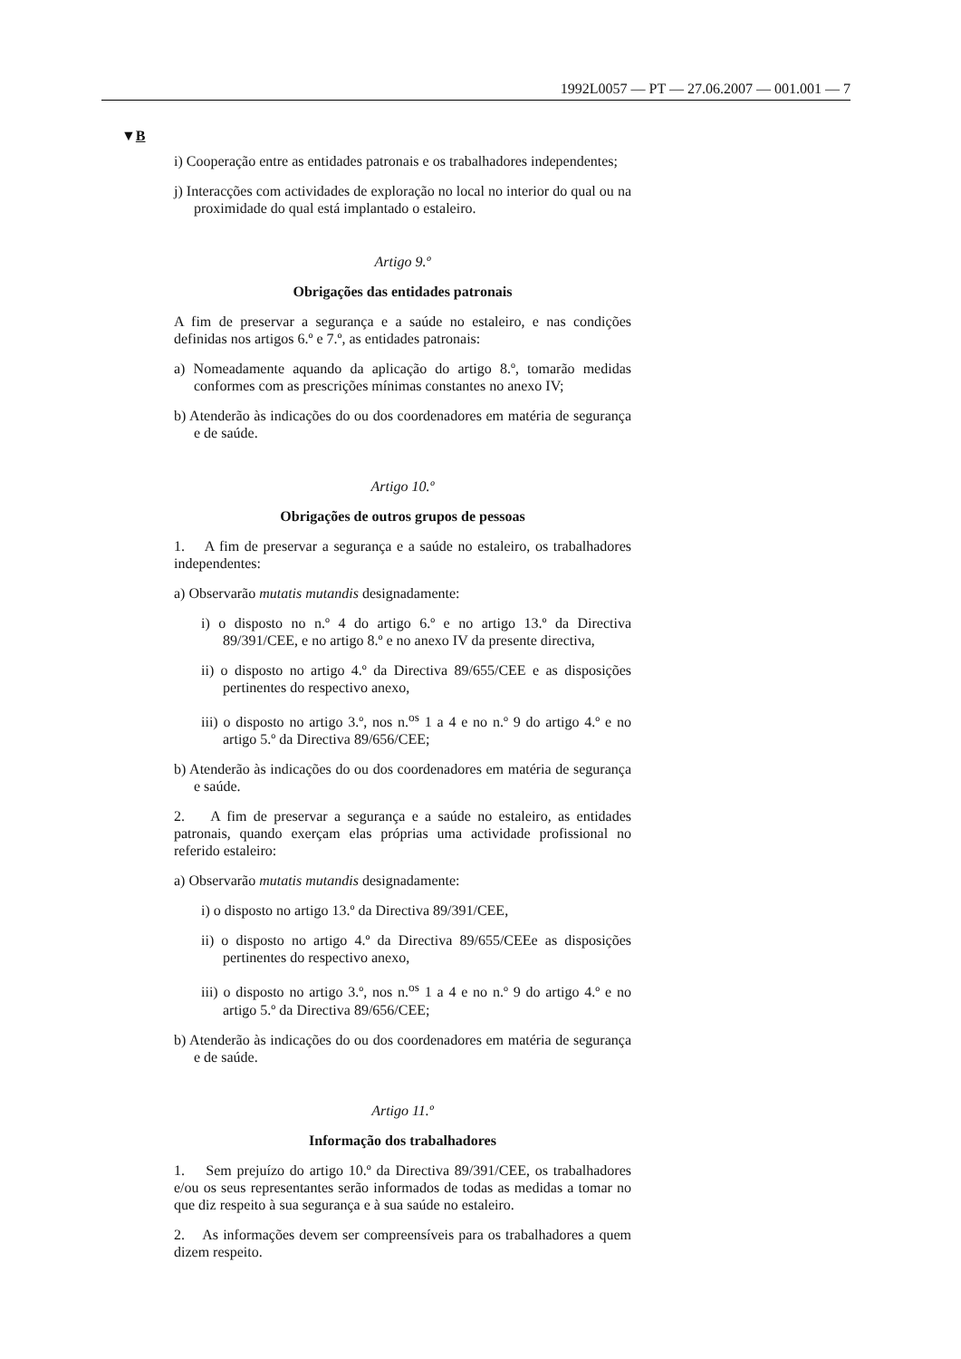1992L0057 — PT — 27.06.2007 — 001.001 — 7
▼B
i) Cooperação entre as entidades patronais e os trabalhadores independentes;
j) Interacções com actividades de exploração no local no interior do qual ou na proximidade do qual está implantado o estaleiro.
Artigo 9.º
Obrigações das entidades patronais
A fim de preservar a segurança e a saúde no estaleiro, e nas condições definidas nos artigos 6.º e 7.º, as entidades patronais:
a) Nomeadamente aquando da aplicação do artigo 8.º, tomarão medidas conformes com as prescrições mínimas constantes no anexo IV;
b) Atenderão às indicações do ou dos coordenadores em matéria de segurança e de saúde.
Artigo 10.º
Obrigações de outros grupos de pessoas
1. A fim de preservar a segurança e a saúde no estaleiro, os trabalhadores independentes:
a) Observarão mutatis mutandis designadamente:
i) o disposto no n.º 4 do artigo 6.º e no artigo 13.º da Directiva 89/391/CEE, e no artigo 8.º e no anexo IV da presente directiva,
ii) o disposto no artigo 4.º da Directiva 89/655/CEE e as disposições pertinentes do respectivo anexo,
iii) o disposto no artigo 3.º, nos n.<sup>os</sup> 1 a 4 e no n.º 9 do artigo 4.º e no artigo 5.º da Directiva 89/656/CEE;
b) Atenderão às indicações do ou dos coordenadores em matéria de segurança e saúde.
2. A fim de preservar a segurança e a saúde no estaleiro, as entidades patronais, quando exerçam elas próprias uma actividade profissional no referido estaleiro:
a) Observarão mutatis mutandis designadamente:
i) o disposto no artigo 13.º da Directiva 89/391/CEE,
ii) o disposto no artigo 4.º da Directiva 89/655/CEEe as disposições pertinentes do respectivo anexo,
iii) o disposto no artigo 3.º, nos n.<sup>os</sup> 1 a 4 e no n.º 9 do artigo 4.º e no artigo 5.º da Directiva 89/656/CEE;
b) Atenderão às indicações do ou dos coordenadores em matéria de segurança e de saúde.
Artigo 11.º
Informação dos trabalhadores
1. Sem prejuízo do artigo 10.º da Directiva 89/391/CEE, os trabalhadores e/ou os seus representantes serão informados de todas as medidas a tomar no que diz respeito à sua segurança e à sua saúde no estaleiro.
2. As informações devem ser compreensíveis para os trabalhadores a quem dizem respeito.